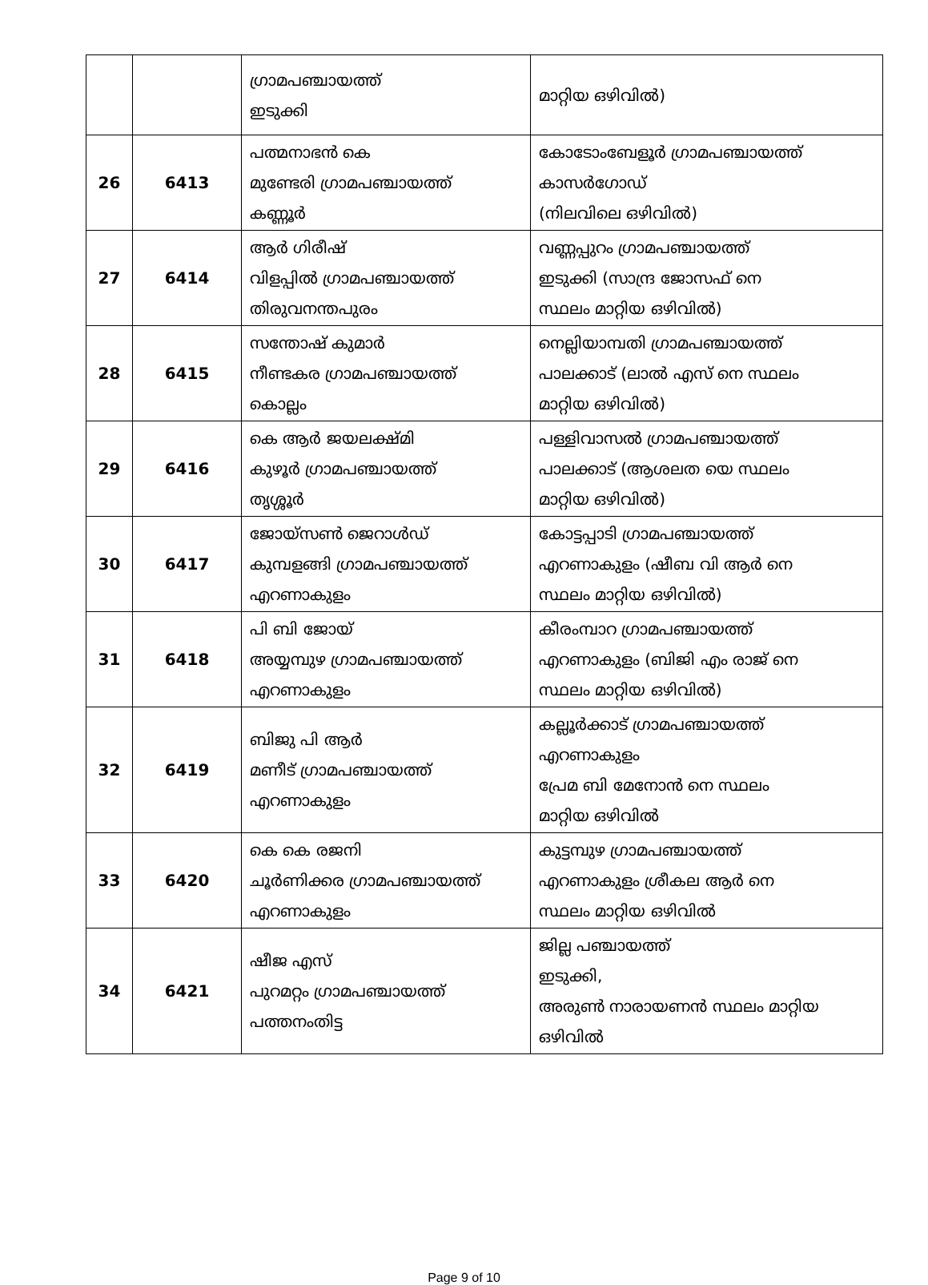| | | ഗ്രാമപഞ്ചായത്ത് ഇടുക്കി | മാറ്റിയ ഒഴിവിൽ) |
| 26 | 6413 | പത്മനാഭൻ കെ മുണ്ടേരി ഗ്രാമപഞ്ചായത്ത് കണ്ണൂർ | കോടോംബേളൂർ ഗ്രാമപഞ്ചായത്ത് കാസർഗോഡ് (നിലവിലെ ഒഴിവിൽ) |
| 27 | 6414 | ആർ ഗിരീഷ് വിളപ്പിൽ ഗ്രാമപഞ്ചായത്ത് തിരുവനന്തപുരം | വണ്ണപ്പുറം ഗ്രാമപഞ്ചായത്ത് ഇടുക്കി (സാന്ദ്ര ജോസഫ് നെ സ്ഥലം മാറ്റിയ ഒഴിവിൽ) |
| 28 | 6415 | സന്തോഷ് കുമാർ നീണ്ടകര ഗ്രാമപഞ്ചായത്ത് കൊല്ലം | നെല്ലിയാമ്പതി ഗ്രാമപഞ്ചായത്ത് പാലക്കാട് (ലാൽ എസ് നെ സ്ഥലം മാറ്റിയ ഒഴിവിൽ) |
| 29 | 6416 | കെ ആർ ജയലക്ഷ്മി കുഴൂർ ഗ്രാമപഞ്ചായത്ത് തൃശ്ശൂർ | പള്ളിവാസൽ ഗ്രാമപഞ്ചായത്ത് പാലക്കാട് (ആശലത യെ സ്ഥലം മാറ്റിയ ഒഴിവിൽ) |
| 30 | 6417 | ജോയ്സൺ ജെറാൾഡ് കുമ്പളങ്ങി ഗ്രാമപഞ്ചായത്ത് എറണാകുളം | കോട്ടപ്പാടി ഗ്രാമപഞ്ചായത്ത് എറണാകുളം (ഷീബ വി ആർ നെ സ്ഥലം മാറ്റിയ ഒഴിവിൽ) |
| 31 | 6418 | പി ബി ജോയ് അയ്യമ്പുഴ ഗ്രാമപഞ്ചായത്ത് എറണാകുളം | കീരംമ്പാറ ഗ്രാമപഞ്ചായത്ത് എറണാകുളം (ബിജി എം രാജ് നെ സ്ഥലം മാറ്റിയ ഒഴിവിൽ) |
| 32 | 6419 | ബിജു പി ആർ മണീട് ഗ്രാമപഞ്ചായത്ത് എറണാകുളം | കല്ലൂർക്കാട് ഗ്രാമപഞ്ചായത്ത് എറണാകുളം പ്രേമ ബി മേനോൻ നെ സ്ഥലം മാറ്റിയ ഒഴിവിൽ |
| 33 | 6420 | കെ കെ രജനി ചൂർണിക്കര ഗ്രാമപഞ്ചായത്ത് എറണാകുളം | കുട്ടമ്പുഴ ഗ്രാമപഞ്ചായത്ത് എറണാകുളം ശ്രീകല ആർ നെ സ്ഥലം മാറ്റിയ ഒഴിവിൽ |
| 34 | 6421 | ഷീജ എസ് പുറമറ്റം ഗ്രാമപഞ്ചായത്ത് പത്തനംതിട്ട | ജില്ല പഞ്ചായത്ത് ഇടുക്കി, അരുൺ നാരായണൻ സ്ഥലം മാറ്റിയ ഒഴിവിൽ |
Page 9 of 10